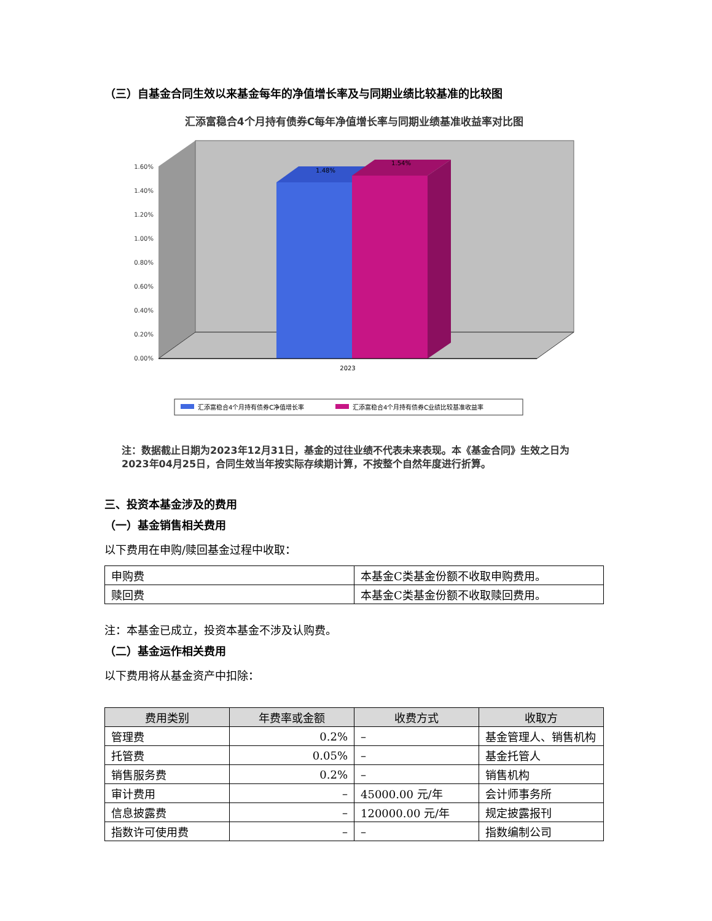（三）自基金合同生效以来基金每年的净值增长率及与同期业绩比较基准的比较图
汇添富稳合4个月持有债券C每年净值增长率与同期业绩基准收益率对比图
0.00%
0.20%
0.40%
0.60%
0.80%
1.00%
1.20%
1.40%
1.60%
1.48%
1.54%
2023
汇添富稳合4个月持有债券C净值增长率
汇添富稳合4个月持有债券C业绩比较基准收益率
注：数据截止日期为2023年12月31日，基金的过往业绩不代表未来表现。本《基金合同》生效之日为2023年04月25日，合同生效当年按实际存续期计算，不按整个自然年度进行折算。
三、投资本基金涉及的费用
（一）基金销售相关费用
以下费用在申购/赎回基金过程中收取：
| 申购费 | 本基金C类基金份额不收取申购费用。 |
| 赎回费 | 本基金C类基金份额不收取赎回费用。 |
注：本基金已成立，投资本基金不涉及认购费。
（二）基金运作相关费用
以下费用将从基金资产中扣除：
| 费用类别 | 年费率或金额 | 收费方式 | 收取方 |
| --- | --- | --- | --- |
| 管理费 | 0.2% | – | 基金管理人、销售机构 |
| 托管费 | 0.05% | – | 基金托管人 |
| 销售服务费 | 0.2% | – | 销售机构 |
| 审计费用 | – | 45000.00 元/年 | 会计师事务所 |
| 信息披露费 | – | 120000.00 元/年 | 规定披露报刊 |
| 指数许可使用费 | – | – | 指数编制公司 |